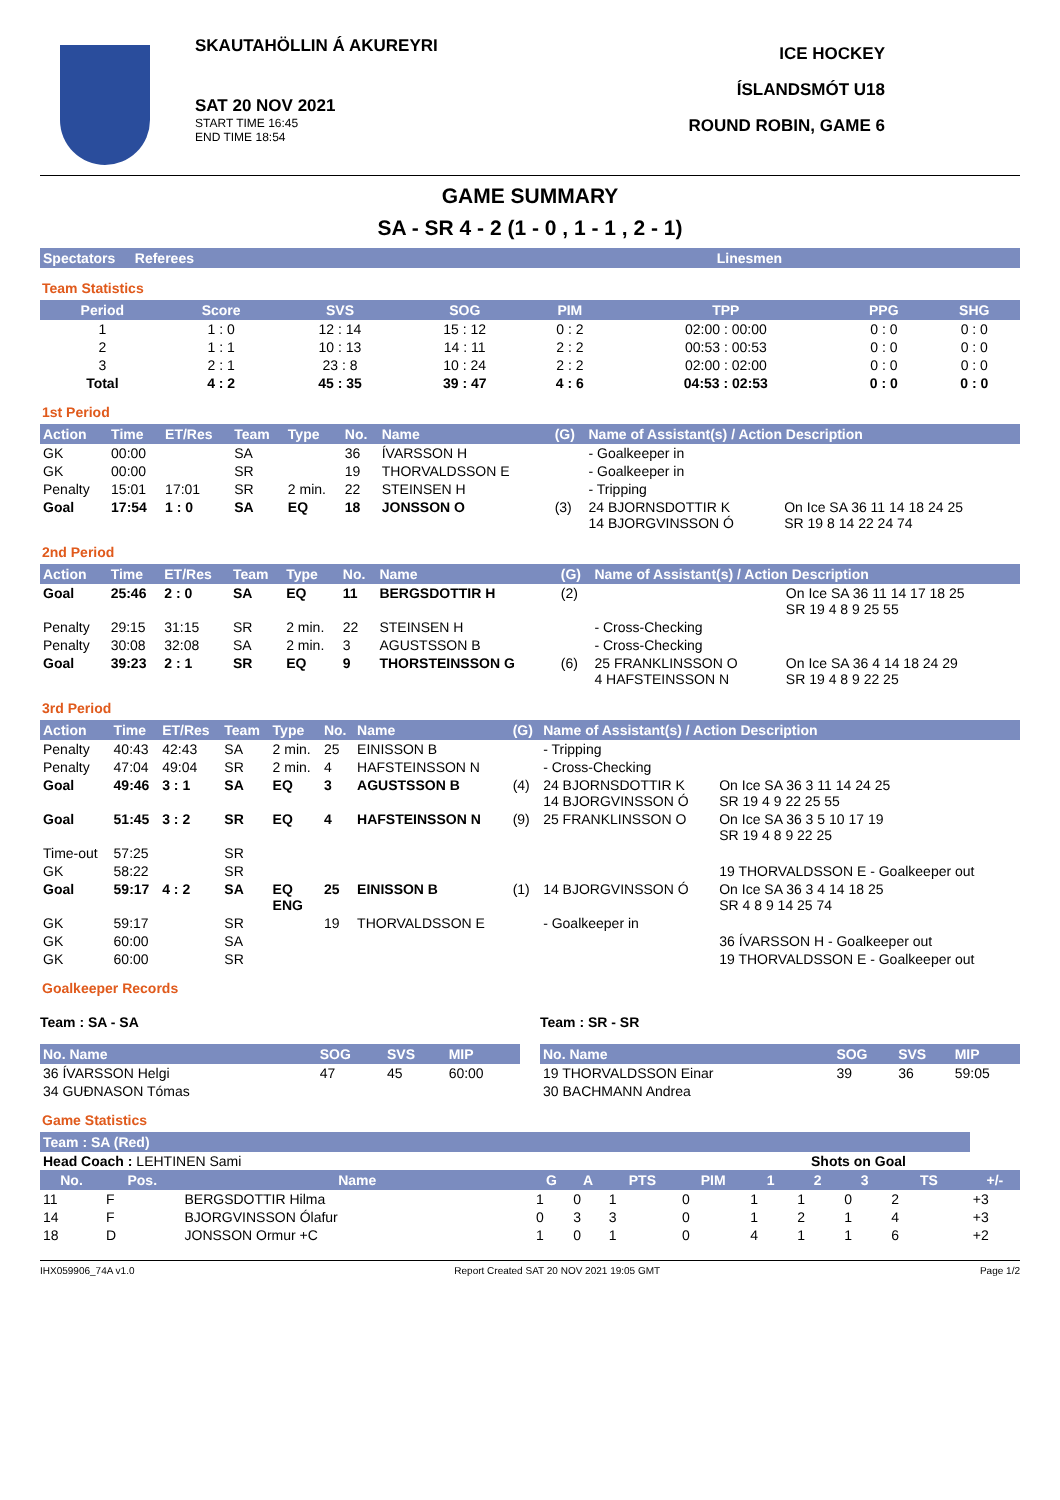SKAUTAHÖLLIN Á AKUREYRI
SAT 20 NOV 2021
START TIME 16:45
END TIME 18:54
ICE HOCKEY
ÍSLANDSMÓT U18
ROUND ROBIN, GAME 6
GAME SUMMARY
SA - SR 4 - 2 (1 - 0 , 1 - 1 , 2 - 1)
| Spectators Referees | Linesmen |
| --- | --- |
Team Statistics
| Period | Score | SVS | SOG | PIM | TPP | PPG | SHG |
| --- | --- | --- | --- | --- | --- | --- | --- |
| 1 | 1 : 0 | 12 : 14 | 15 : 12 | 0 : 2 | 02:00 : 00:00 | 0 : 0 | 0 : 0 |
| 2 | 1 : 1 | 10 : 13 | 14 : 11 | 2 : 2 | 00:53 : 00:53 | 0 : 0 | 0 : 0 |
| 3 | 2 : 1 | 23 : 8 | 10 : 24 | 2 : 2 | 02:00 : 02:00 | 0 : 0 | 0 : 0 |
| Total | 4 : 2 | 45 : 35 | 39 : 47 | 4 : 6 | 04:53 : 02:53 | 0 : 0 | 0 : 0 |
1st Period
| Action | Time | ET/Res | Team | Type | No. | Name | (G) | Name of Assistant(s) / Action Description | |
| --- | --- | --- | --- | --- | --- | --- | --- | --- | --- |
| GK | 00:00 | | SA | | 36 | ÍVARSSON H | | - Goalkeeper in | |
| GK | 00:00 | | SR | | 19 | THORVALDSSON E | | - Goalkeeper in | |
| Penalty | 15:01 | 17:01 | SR | 2 min. | 22 | STEINSEN H | | - Tripping | |
| Goal | 17:54 | 1 : 0 | SA | EQ | 18 | JONSSON O | (3) | 24 BJORNSDOTTIR K 14 BJORGVINSSON Ó | On Ice SA 36 11 14 18 24 25 SR 19 8 14 22 24 74 |
2nd Period
| Action | Time | ET/Res | Team | Type | No. | Name | (G) | Name of Assistant(s) / Action Description | |
| --- | --- | --- | --- | --- | --- | --- | --- | --- | --- |
| Goal | 25:46 | 2 : 0 | SA | EQ | 11 | BERGSDOTTIR H | (2) | | On Ice SA 36 11 14 17 18 25 SR 19 4 8 9 25 55 |
| Penalty | 29:15 | 31:15 | SR | 2 min. | 22 | STEINSEN H | | - Cross-Checking | |
| Penalty | 30:08 | 32:08 | SA | 2 min. | 3 | AGUSTSSON B | | - Cross-Checking | |
| Goal | 39:23 | 2 : 1 | SR | EQ | 9 | THORSTEINSSON G | (6) | 25 FRANKLINSSON O 4 HAFSTEINSSON N | On Ice SA 36 4 14 18 24 29 SR 19 4 8 9 22 25 |
3rd Period
| Action | Time | ET/Res | Team | Type | No. | Name | (G) | Name of Assistant(s) / Action Description | |
| --- | --- | --- | --- | --- | --- | --- | --- | --- | --- |
| Penalty | 40:43 | 42:43 | SA | 2 min. | 25 | EINISSON B | | - Tripping | |
| Penalty | 47:04 | 49:04 | SR | 2 min. | 4 | HAFSTEINSSON N | | - Cross-Checking | |
| Goal | 49:46 | 3 : 1 | SA | EQ | 3 | AGUSTSSON B | (4) | 24 BJORNSDOTTIR K 14 BJORGVINSSON Ó | On Ice SA 36 3 11 14 24 25 SR 19 4 9 22 25 55 |
| Goal | 51:45 | 3 : 2 | SR | EQ | 4 | HAFSTEINSSON N | (9) | 25 FRANKLINSSON O | On Ice SA 36 3 5 10 17 19 SR 19 4 8 9 22 25 |
| Time-out | 57:25 | | SR | | | | | | |
| GK | 58:22 | | SR | | | | | | 19 THORVALDSSON E - Goalkeeper out |
| Goal | 59:17 | 4 : 2 | SA | EQ ENG | 25 | EINISSON B | (1) | 14 BJORGVINSSON Ó | On Ice SA 36 3 4 14 18 25 SR 4 8 9 14 25 74 |
| GK | 59:17 | | SR | | 19 | THORVALDSSON E | | - Goalkeeper in | |
| GK | 60:00 | | SA | | | | | | 36 ÍVARSSON H - Goalkeeper out |
| GK | 60:00 | | SR | | | | | | 19 THORVALDSSON E - Goalkeeper out |
Goalkeeper Records
Team : SA - SA
| No. Name | SOG | SVS | MIP |
| --- | --- | --- | --- |
| 36 ÍVARSSON Helgi | 47 | 45 | 60:00 |
| 34 GUÐNASON Tómas | | | |
Team : SR - SR
| No. Name | SOG | SVS | MIP |
| --- | --- | --- | --- |
| 19 THORVALDSSON Einar | 39 | 36 | 59:05 |
| 30 BACHMANN Andrea | | | |
Game Statistics
| Team : SA (Red) | | | | | | | | | | | |
| --- | --- | --- | --- | --- | --- | --- | --- | --- | --- | --- | --- |
| Head Coach : LEHTINEN Sami | | | | | | | Shots on Goal | | | | |
| No. | Pos. | Name | G | A | PTS | PIM | 1 | 2 | 3 | TS | +/- |
| 11 | F | BERGSDOTTIR Hilma | 1 | 0 | 1 | 0 | 1 | 1 | 0 | 2 | +3 |
| 14 | F | BJORGVINSSON Ólafur | 0 | 3 | 3 | 0 | 1 | 2 | 1 | 4 | +3 |
| 18 | D | JONSSON Ormur +C | 1 | 0 | 1 | 0 | 4 | 1 | 1 | 6 | +2 |
IHX059906_74A v1.0 Report Created SAT 20 NOV 2021 19:05 GMT Page 1/2